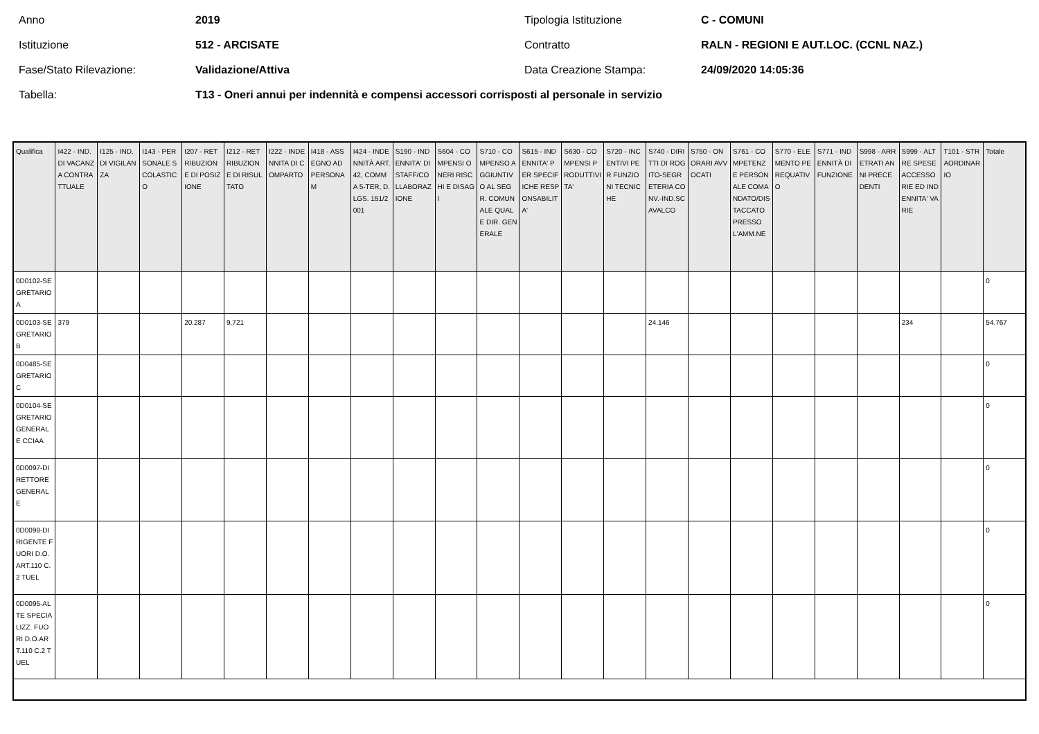Anno
2019
Tipologia Istituzione
C - COMUNI
Istituzione
512 - ARCISATE
Contratto
RALN - REGIONI E AUT.LOC. (CCNL NAZ.)
Fase/Stato Rilevazione:
Validazione/Attiva
Data Creazione Stampa:
24/09/2020 14:05:36
Tabella:
T13 - Oneri annui per indennità e compensi accessori corrisposti al personale in servizio
| Qualifica | I422 - IND. DI VACANZA CONTRATTUALE | I125 - IND. DI VIGILANZA | I143 - PERSONALE SCOLASTICO | I207 - RETRIBUZIONE DI POSIZIONE | I212 - RETRIBUZIONE DI RISULTATO | I222 - INDENNITA DI COMPARTO | I418 - ASSEGNO AD PERSONAM | I424 - INDENNITÀ ART. 42, COMMA 5-TER, D.LGS. 151/2001 | S190 - INDENNITA' DI STAFF/COLLABORAZIONE | S604 - COMPENSI ONERI RISCHI E DISAGI | S710 - COMPENSO AGGIUNTIVO AL SEGR. COMUNALE QUALE DIR. GENERALE | S615 - INDENNITA' PER SPECIFICHE RESPONSABILITA' | S630 - COMPENSI PRODUTTIVITA' | S720 - INCENTIVI PER FUNZIONI TECNICHE | S740 - DIRITTI DI ROGITO-SEGRETERIA CONV.-IND.SCAVALCO | S750 - ONORARI AVVOCATI | S761 - COMPETENZE PERSONALE COMANDATO/DISTACCATO PRESSO L'AMM.NE | S770 - ELEMENTO PEREQUATIVO | S771 - INDENNITÀ DI FUNZIONE | S998 - ARRETRATI ANNI PRECEDENTI | S999 - ALTRE SPESE ACCESSORIE ED INDENNITA' VARIE | T101 - STRAORDINARIO | Totale |
| --- | --- | --- | --- | --- | --- | --- | --- | --- | --- | --- | --- | --- | --- | --- | --- | --- | --- | --- | --- | --- | --- | --- | --- |
| 0D0102-SEGRETARIO A | | | | | | | | | | | | | | | | | | | | | | | 0 |
| 0D0103-SEGRETARIO B | 379 | | | 20.287 | 9.721 | | | | | | | | | | 24.146 | | | | | | 234 | | 54.767 |
| 0D0485-SEGRETARIO C | | | | | | | | | | | | | | | | | | | | | | | 0 |
| 0D0104-SEGRETARIO GENERALE CCIAA | | | | | | | | | | | | | | | | | | | | | | | 0 |
| 0D0097-DIRETTORE GENERALE | | | | | | | | | | | | | | | | | | | | | | | 0 |
| 0D0098-DIRIGENTE FUORI D.O. ART.110 C.2 TUEL | | | | | | | | | | | | | | | | | | | | | | | 0 |
| 0D0095-ALTE SPECIALIZZ. FUORI D.O.ART.110 C.2 TUEL | | | | | | | | | | | | | | | | | | | | | | | 0 |